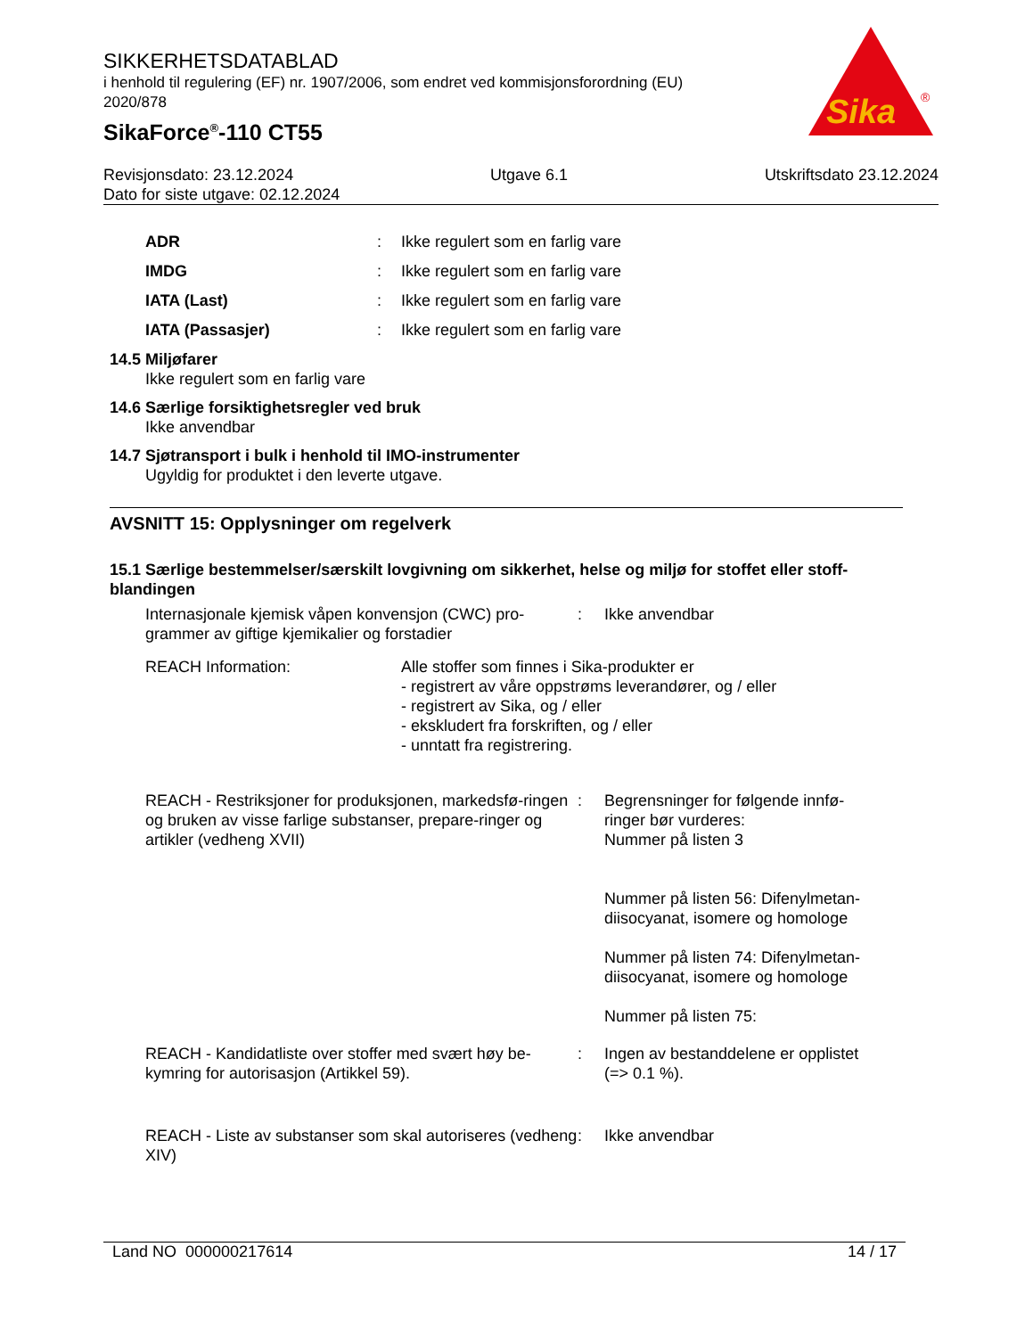SIKKERHETSDATABLAD
i henhold til regulering (EF) nr. 1907/2006, som endret ved kommisjonsforordning (EU) 2020/878
SikaForce<sup>®</sup>-110 CT55
Sika
®
Revisjonsdato: 23.12.2024 Utgave 6.1 Utskriftsdato 23.12.2024
Dato for siste utgave: 02.12.2024
ADR: Ikke regulert som en farlig vare
IMDG: Ikke regulert som en farlig vare
IATA (Last): Ikke regulert som en farlig vare
IATA (Passasjer): Ikke regulert som en farlig vare
14.5 Miljøfarer
Ikke regulert som en farlig vare
14.6 Særlige forsiktighetsregler ved bruk
Ikke anvendbar
14.7 Sjøtransport i bulk i henhold til IMO-instrumenter
Ugyldig for produktet i den leverte utgave.
AVSNITT 15: Opplysninger om regelverk
15.1 Særlige bestemmelser/særskilt lovgivning om sikkerhet, helse og miljø for stoffet eller stoff-blandingen
Internasjonale kjemisk våpen konvensjon (CWC) pro-grammer av giftige kjemikalier og forstadier: Ikke anvendbar
REACH Information: Alle stoffer som finnes i Sika-produkter er
- registrert av våre oppstrøms leverandører, og / eller
- registrert av Sika, og / eller
- ekskludert fra forskriften, og / eller
- unntatt fra registrering.
REACH - Restriksjoner for produksjonen, markedsfø-ringen og bruken av visse farlige substanser, prepare-ringer og artikler (vedheng XVII): Begrensninger for følgende innfø-ringer bør vurderes:
Nummer på listen 3
Nummer på listen 56: Difenylmetan-diisocyanat, isomere og homologe
Nummer på listen 74: Difenylmetan-diisocyanat, isomere og homologe
Nummer på listen 75:
REACH - Kandidatliste over stoffer med svært høy be-kymring for autorisasjon (Artikkel 59).: Ingen av bestanddelene er opplistet (=> 0.1 %).
REACH - Liste av substanser som skal autoriseres (vedheng XIV): Ikke anvendbar
Land NO 000000217614 14 / 17